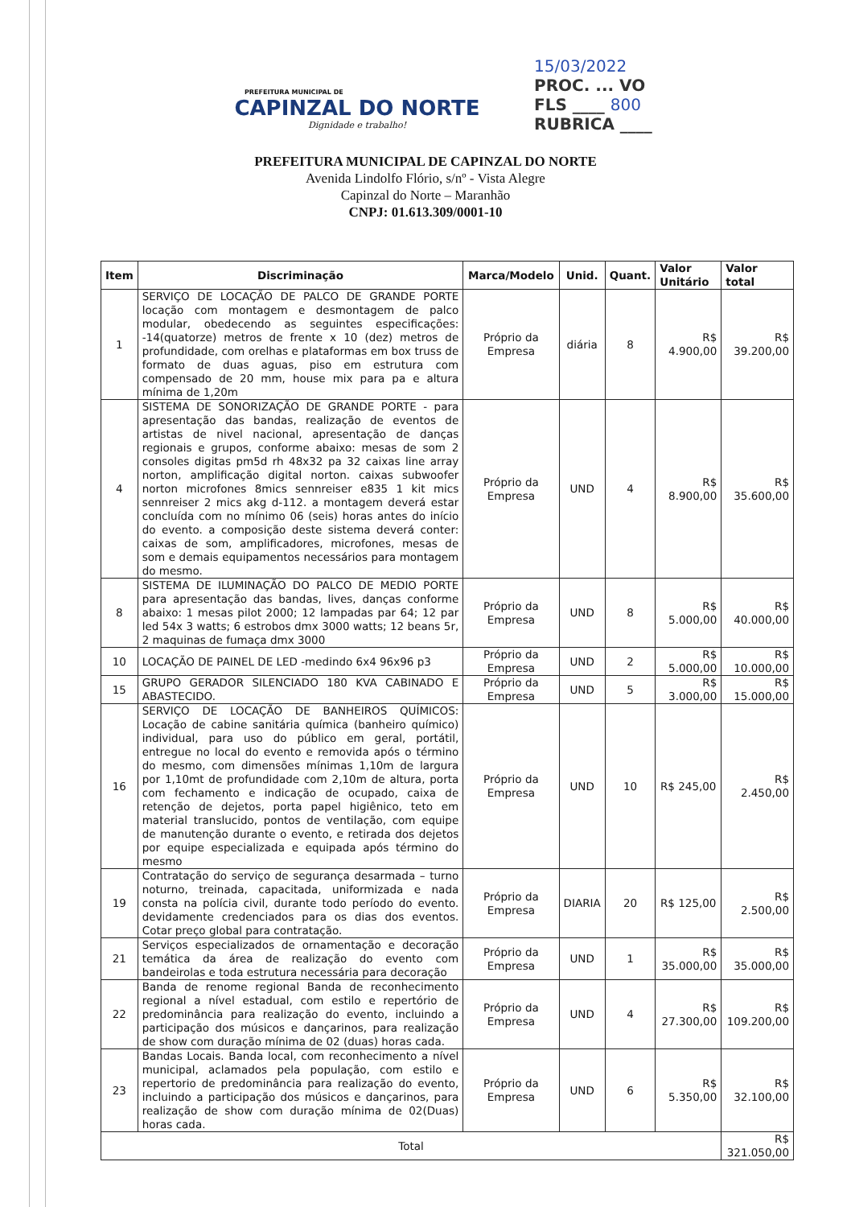PREFEITURA MUNICIPAL DE
CAPINZAL DO NORTE
Dignidade e trabalho!
15/03/2022
PROC. ... VO
FLS ____ 800
RUBRICA ____
PREFEITURA MUNICIPAL DE CAPINZAL DO NORTE
Avenida Lindolfo Flório, s/nº - Vista Alegre
Capinzal do Norte – Maranhão
CNPJ: 01.613.309/0001-10
| Item | Discriminação | Marca/Modelo | Unid. | Quant. | Valor Unitário | Valor total |
| --- | --- | --- | --- | --- | --- | --- |
| 1 | SERVIÇO DE LOCAÇÃO DE PALCO DE GRANDE PORTE locação com montagem e desmontagem de palco modular, obedecendo as seguintes especificações: -14(quatorze) metros de frente x 10 (dez) metros de profundidade, com orelhas e plataformas em box truss de formato de duas aguas, piso em estrutura com compensado de 20 mm, house mix para pa e altura mínima de 1,20m | Próprio da Empresa | diária | 8 | R$ 4.900,00 | R$ 39.200,00 |
| 4 | SISTEMA DE SONORIZAÇÃO DE GRANDE PORTE - para apresentação das bandas, realização de eventos de artistas de nivel nacional, apresentação de danças regionais e grupos, conforme abaixo: mesas de som 2 consoles digitas pm5d rh 48x32 pa 32 caixas line array norton, amplificação digital norton. caixas subwoofer norton microfones 8mics sennreiser e835 1 kit mics sennreiser 2 mics akg d-112. a montagem deverá estar concluída com no mínimo 06 (seis) horas antes do início do evento. a composição deste sistema deverá conter: caixas de som, amplificadores, microfones, mesas de som e demais equipamentos necessários para montagem do mesmo. | Próprio da Empresa | UND | 4 | R$ 8.900,00 | R$ 35.600,00 |
| 8 | SISTEMA DE ILUMINAÇÃO DO PALCO DE MEDIO PORTE para apresentação das bandas, lives, danças conforme abaixo: 1 mesas pilot 2000; 12 lampadas par 64; 12 par led 54x 3 watts; 6 estrobos dmx 3000 watts; 12 beans 5r, 2 maquinas de fumaça dmx 3000 | Próprio da Empresa | UND | 8 | R$ 5.000,00 | R$ 40.000,00 |
| 10 | LOCAÇÃO DE PAINEL DE LED -medindo 6x4 96x96 p3 | Próprio da Empresa | UND | 2 | R$ 5.000,00 | R$ 10.000,00 |
| 15 | GRUPO GERADOR SILENCIADO 180 KVA CABINADO E ABASTECIDO. | Próprio da Empresa | UND | 5 | R$ 3.000,00 | R$ 15.000,00 |
| 16 | SERVIÇO DE LOCAÇÃO DE BANHEIROS QUÍMICOS: Locação de cabine sanitária química (banheiro químico) individual, para uso do público em geral, portátil, entregue no local do evento e removida após o término do mesmo, com dimensões mínimas 1,10m de largura por 1,10mt de profundidade com 2,10m de altura, porta com fechamento e indicação de ocupado, caixa de retenção de dejetos, porta papel higiênico, teto em material translucido, pontos de ventilação, com equipe de manutenção durante o evento, e retirada dos dejetos por equipe especializada e equipada após término do mesmo | Próprio da Empresa | UND | 10 | R$ 245,00 | R$ 2.450,00 |
| 19 | Contratação do serviço de segurança desarmada – turno noturno, treinada, capacitada, uniformizada e nada consta na polícia civil, durante todo período do evento. devidamente credenciados para os dias dos eventos. Cotar preço global para contratação. | Próprio da Empresa | DIARIA | 20 | R$ 125,00 | R$ 2.500,00 |
| 21 | Serviços especializados de ornamentação e decoração temática da área de realização do evento com bandeirolas e toda estrutura necessária para decoração | Próprio da Empresa | UND | 1 | R$ 35.000,00 | R$ 35.000,00 |
| 22 | Banda de renome regional Banda de reconhecimento regional a nível estadual, com estilo e repertório de predominância para realização do evento, incluindo a participação dos músicos e dançarinos, para realização de show com duração mínima de 02 (duas) horas cada. | Próprio da Empresa | UND | 4 | R$ 27.300,00 | R$ 109.200,00 |
| 23 | Bandas Locais. Banda local, com reconhecimento a nível municipal, aclamados pela população, com estilo e repertorio de predominância para realização do evento, incluindo a participação dos músicos e dançarinos, para realização de show com duração mínima de 02(Duas) horas cada. | Próprio da Empresa | UND | 6 | R$ 5.350,00 | R$ 32.100,00 |
| Total | | | | | | R$ 321.050,00 |